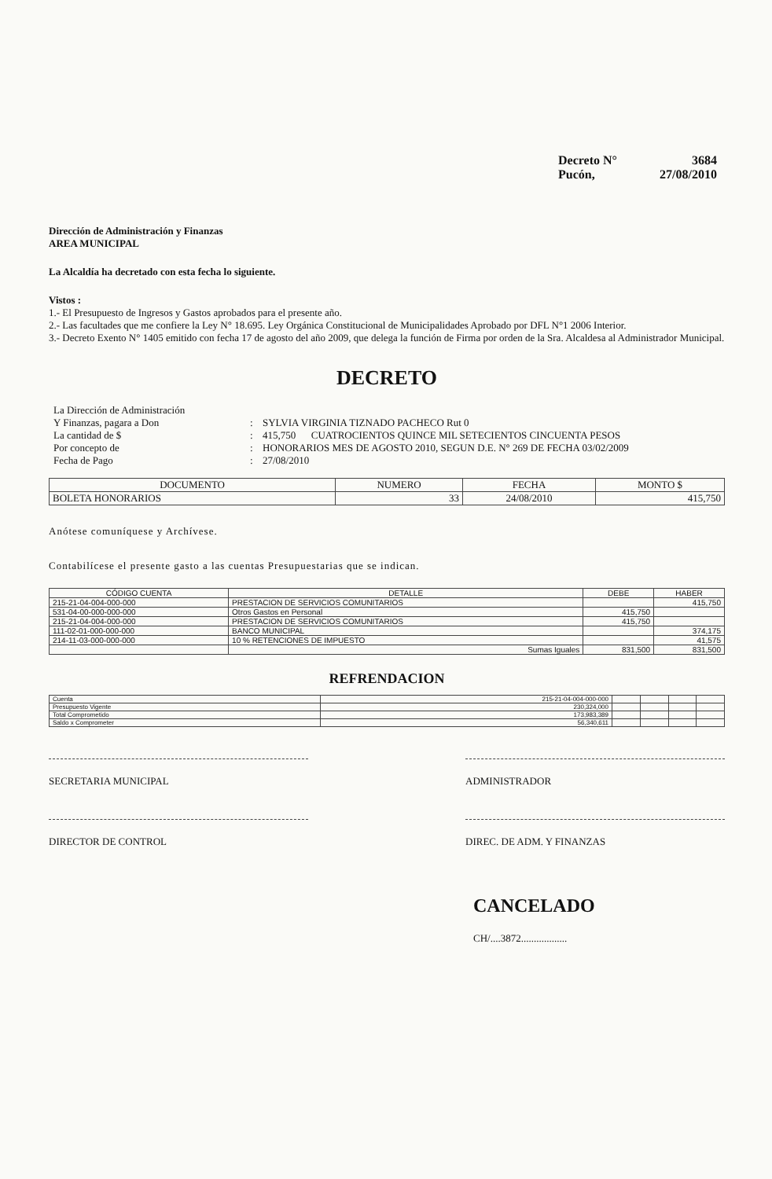Decreto N° 3684
Pucón, 27/08/2010
Dirección de Administración y Finanzas
AREA MUNICIPAL
La Alcaldía ha decretado con esta fecha lo siguiente.
Vistos :
1.- El Presupuesto de Ingresos y Gastos aprobados para el presente año.
2.- Las facultades que me confiere la Ley N° 18.695. Ley Orgánica Constitucional de Municipalidades Aprobado por DFL N°1 2006 Interior.
3.- Decreto Exento N° 1405 emitido con fecha 17 de agosto del año 2009, que delega la función de Firma por orden de la Sra. Alcaldesa al Administrador Municipal.
DECRETO
La Dirección de Administración
Y Finanzas, pagara a Don
:
SYLVIA VIRGINIA TIZNADO PACHECO Rut 0
La cantidad de $ : 415,750 CUATROCIENTOS QUINCE MIL SETECIENTOS CINCUENTA PESOS
Por concepto de : HONORARIOS MES DE AGOSTO 2010, SEGUN D.E. N° 269 DE FECHA 03/02/2009
Fecha de Pago : 27/08/2010
| DOCUMENTO | NUMERO | FECHA | MONTO $ |
| --- | --- | --- | --- |
| BOLETA HONORARIOS | 33 | 24/08/2010 | 415,750 |
Anótese comuníquese y Archívese.
Contabilícese el presente gasto a las cuentas Presupuestarias que se indican.
| CÓDIGO CUENTA | DETALLE | DEBE | HABER |
| --- | --- | --- | --- |
| 215-21-04-004-000-000 | PRESTACION DE SERVICIOS COMUNITARIOS | | 415,750 |
| 531-04-00-000-000-000 | Otros Gastos en Personal | 415,750 | |
| 215-21-04-004-000-000 | PRESTACION DE SERVICIOS COMUNITARIOS | 415,750 | |
| 111-02-01-000-000-000 | BANCO MUNICIPAL | | 374,175 |
| 214-11-03-000-000-000 | 10 % RETENCIONES DE IMPUESTO | | 41,575 |
| | Sumas Iguales | 831,500 | 831,500 |
REFRENDACION
| Cuenta | 215-21-04-004-000-000 | | | | |
| Presupuesto Vigente | 230,324,000 | | | | |
| Total Comprometido | 173,983,389 | | | | |
| Saldo x Comprometer | 56,340,611 | | | | |
SECRETARIA MUNICIPAL ADMINISTRADOR
DIRECTOR DE CONTROL DIREC. DE ADM. Y FINANZAS
CANCELADO
CH/....3872..................